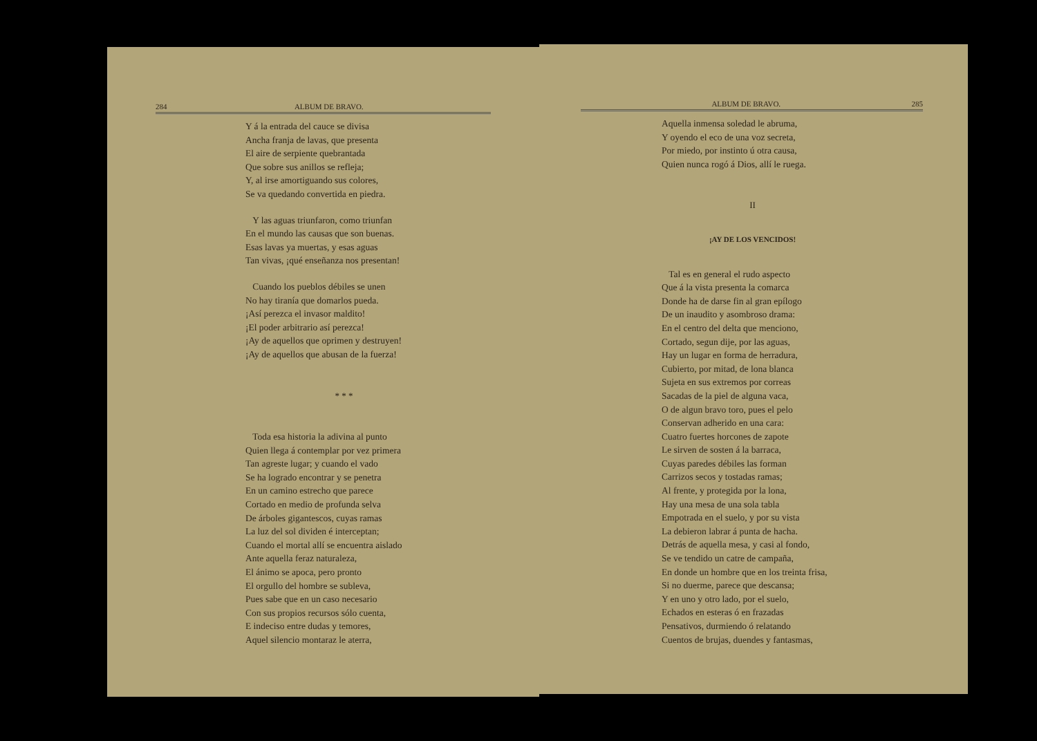284 ALBUM DE BRAVO.
Y á la entrada del cauce se divisa
Ancha franja de lavas, que presenta
El aire de serpiente quebrantada
Que sobre sus anillos se refleja;
Y, al irse amortiguando sus colores,
Se va quedando convertida en piedra.
Y las aguas triunfaron, como triunfan
En el mundo las causas que son buenas.
Esas lavas ya muertas, y esas aguas
Tan vivas, ¡qué enseñanza nos presentan!
Cuando los pueblos débiles se unen
No hay tiranía que domarlos pueda.
¡Así perezca el invasor maldito!
¡El poder arbitrario así perezca!
¡Ay de aquellos que oprimen y destruyen!
¡Ay de aquellos que abusan de la fuerza!
* * *
Toda esa historia la adivina al punto
Quien llega á contemplar por vez primera
Tan agreste lugar; y cuando el vado
Se ha logrado encontrar y se penetra
En un camino estrecho que parece
Cortado en medio de profunda selva
De árboles gigantescos, cuyas ramas
La luz del sol dividen é interceptan;
Cuando el mortal allí se encuentra aislado
Ante aquella feraz naturaleza,
El ánimo se apoca, pero pronto
El orgullo del hombre se subleva,
Pues sabe que en un caso necesario
Con sus propios recursos sólo cuenta,
E indeciso entre dudas y temores,
Aquel silencio montaraz le aterra,
ALBUM DE BRAVO. 285
Aquella inmensa soledad le abruma,
Y oyendo el eco de una voz secreta,
Por miedo, por instinto ú otra causa,
Quien nunca rogó á Dios, allí le ruega.
II
¡AY DE LOS VENCIDOS!
Tal es en general el rudo aspecto
Que á la vista presenta la comarca
Donde ha de darse fin al gran epílogo
De un inaudito y asombroso drama:
En el centro del delta que menciono,
Cortado, segun dije, por las aguas,
Hay un lugar en forma de herradura,
Cubierto, por mitad, de lona blanca
Sujeta en sus extremos por correas
Sacadas de la piel de alguna vaca,
O de algun bravo toro, pues el pelo
Conservan adherido en una cara:
Cuatro fuertes horcones de zapote
Le sirven de sosten á la barraca,
Cuyas paredes débiles las forman
Carrizos secos y tostadas ramas;
Al frente, y protegida por la lona,
Hay una mesa de una sola tabla
Empotrada en el suelo, y por su vista
La debieron labrar á punta de hacha.
Detrás de aquella mesa, y casi al fondo,
Se ve tendido un catre de campaña,
En donde un hombre que en los treinta frisa,
Si no duerme, parece que descansa;
Y en uno y otro lado, por el suelo,
Echados en esteras ó en frazadas
Pensativos, durmiendo ó relatando
Cuentos de brujas, duendes y fantasmas,